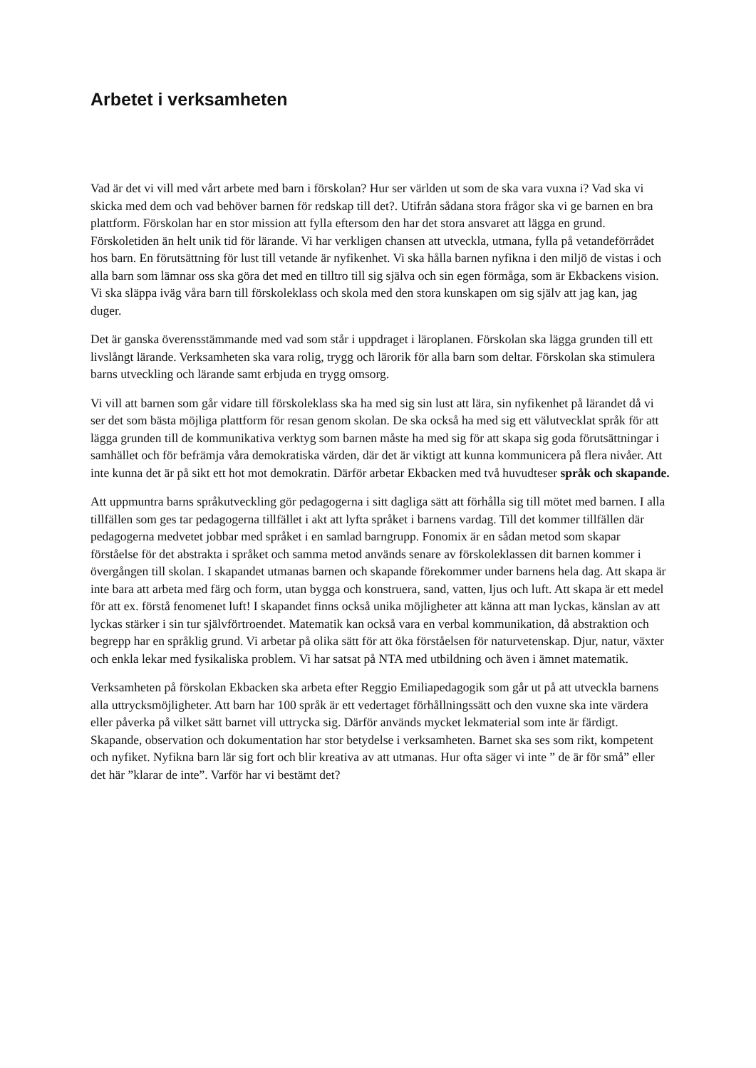Arbetet i verksamheten
Vad är det vi vill med vårt arbete med barn i förskolan? Hur ser världen ut som de ska vara vuxna i? Vad ska vi skicka med dem och vad behöver barnen för redskap till det?. Utifrån sådana stora frågor ska vi ge barnen en bra plattform. Förskolan har en stor mission att fylla eftersom den har det stora ansvaret att lägga en grund. Förskoletiden än helt unik tid för lärande. Vi har verkligen chansen att utveckla, utmana, fylla på vetandeförrådet hos barn. En förutsättning för lust till vetande är nyfikenhet. Vi ska hålla barnen nyfikna i den miljö de vistas i och alla barn som lämnar oss ska göra det med en tilltro till sig själva och sin egen förmåga, som är Ekbackens vision. Vi ska släppa iväg våra barn till förskoleklass och skola med den stora kunskapen om sig själv att jag kan, jag duger.
Det är ganska överensstämmande med vad som står i uppdraget i läroplanen. Förskolan ska lägga grunden till ett livslångt lärande. Verksamheten ska vara rolig, trygg och lärorik för alla barn som deltar. Förskolan ska stimulera barns utveckling och lärande samt erbjuda en trygg omsorg.
Vi vill att barnen som går vidare till förskoleklass ska ha med sig sin lust att lära, sin nyfikenhet på lärandet då vi ser det som bästa möjliga plattform för resan genom skolan. De ska också ha med sig ett välutvecklat språk för att lägga grunden till de kommunikativa verktyg som barnen måste ha med sig för att skapa sig goda förutsättningar i samhället och för befrämja våra demokratiska värden, där det är viktigt att kunna kommunicera på flera nivåer. Att inte kunna det är på sikt ett hot mot demokratin. Därför arbetar Ekbacken med två huvudteser språk och skapande.
Att uppmuntra barns språkutveckling gör pedagogerna i sitt dagliga sätt att förhålla sig till mötet med barnen. I alla tillfällen som ges tar pedagogerna tillfället i akt att lyfta språket i barnens vardag. Till det kommer tillfällen där pedagogerna medvetet jobbar med språket i en samlad barngrupp. Fonomix är en sådan metod som skapar förståelse för det abstrakta i språket och samma metod används senare av förskoleklassen dit barnen kommer i övergången till skolan. I skapandet utmanas barnen och skapande förekommer under barnens hela dag. Att skapa är inte bara att arbeta med färg och form, utan bygga och konstruera, sand, vatten, ljus och luft. Att skapa är ett medel för att ex. förstå fenomenet luft! I skapandet finns också unika möjligheter att känna att man lyckas, känslan av att lyckas stärker i sin tur självförtroendet. Matematik kan också vara en verbal kommunikation, då abstraktion och begrepp har en språklig grund. Vi arbetar på olika sätt för att öka förståelsen för naturvetenskap. Djur, natur, växter och enkla lekar med fysikaliska problem. Vi har satsat på NTA med utbildning och även i ämnet matematik.
Verksamheten på förskolan Ekbacken ska arbeta efter Reggio Emiliapedagogik som går ut på att utveckla barnens alla uttrycksmöjligheter. Att barn har 100 språk är ett vedertaget förhållningssätt och den vuxne ska inte värdera eller påverka på vilket sätt barnet vill uttrycka sig. Därför används mycket lekmaterial som inte är färdigt. Skapande, observation och dokumentation har stor betydelse i verksamheten. Barnet ska ses som rikt, kompetent och nyfiket. Nyfikna barn lär sig fort och blir kreativa av att utmanas. Hur ofta säger vi inte ” de är för små” eller det här ”klarar de inte”. Varför har vi bestämt det?